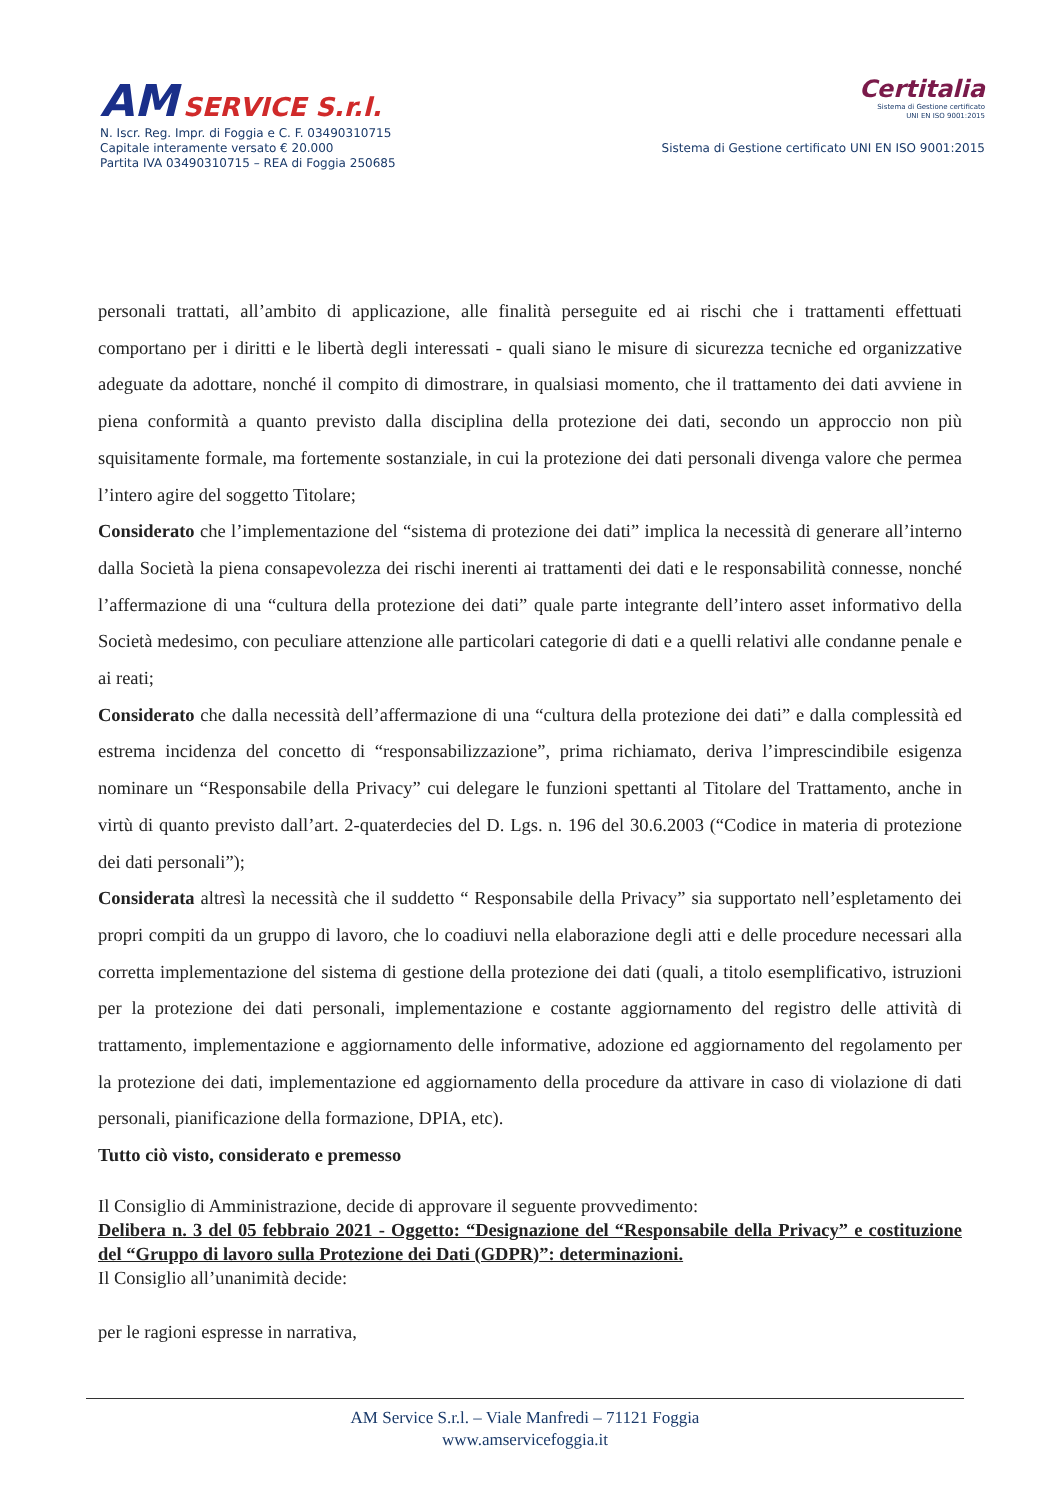AM SERVICE S.r.l.
N. Iscr. Reg. Impr. di Foggia e C. F. 03490310715
Capitale interamente versato € 20.000
Partita IVA 03490310715 – REA di Foggia 250685
Certitalia
Sistema di Gestione certificato
UNI EN ISO 9001:2015
Sistema di Gestione certificato UNI EN ISO 9001:2015
personali trattati, all’ambito di applicazione, alle finalità perseguite ed ai rischi che i trattamenti effettuati comportano per i diritti e le libertà degli interessati - quali siano le misure di sicurezza tecniche ed organizzative adeguate da adottare, nonché il compito di dimostrare, in qualsiasi momento, che il trattamento dei dati avviene in piena conformità a quanto previsto dalla disciplina della protezione dei dati, secondo un approccio non più squisitamente formale, ma fortemente sostanziale, in cui la protezione dei dati personali divenga valore che permea l’intero agire del soggetto Titolare;
Considerato che l’implementazione del “sistema di protezione dei dati” implica la necessità di generare all’interno dalla Società la piena consapevolezza dei rischi inerenti ai trattamenti dei dati e le responsabilità connesse, nonché l’affermazione di una “cultura della protezione dei dati” quale parte integrante dell’intero asset informativo della Società medesimo, con peculiare attenzione alle particolari categorie di dati e a quelli relativi alle condanne penale e ai reati;
Considerato che dalla necessità dell’affermazione di una “cultura della protezione dei dati” e dalla complessità ed estrema incidenza del concetto di “responsabilizzazione”, prima richiamato, deriva l’imprescindibile esigenza nominare un “Responsabile della Privacy” cui delegare le funzioni spettanti al Titolare del Trattamento, anche in virtù di quanto previsto dall’art. 2-quaterdecies del D. Lgs. n. 196 del 30.6.2003 (“Codice in materia di protezione dei dati personali”);
Considerata altresì la necessità che il suddetto “ Responsabile della Privacy” sia supportato nell’espletamento dei propri compiti da un gruppo di lavoro, che lo coadiuvi nella elaborazione degli atti e delle procedure necessari alla corretta implementazione del sistema di gestione della protezione dei dati (quali, a titolo esemplificativo, istruzioni per la protezione dei dati personali, implementazione e costante aggiornamento del registro delle attività di trattamento, implementazione e aggiornamento delle informative, adozione ed aggiornamento del regolamento per la protezione dei dati, implementazione ed aggiornamento della procedure da attivare in caso di violazione di dati personali, pianificazione della formazione, DPIA, etc).
Tutto ciò visto, considerato e premesso
Il Consiglio di Amministrazione, decide di approvare il seguente provvedimento:
Delibera n. 3 del 05 febbraio 2021 - Oggetto: “Designazione del “Responsabile della Privacy” e costituzione del “Gruppo di lavoro sulla Protezione dei Dati (GDPR)”: determinazioni.
Il Consiglio all’unanimità decide:
per le ragioni espresse in narrativa,
AM Service S.r.l. – Viale Manfredi – 71121 Foggia
www.amservicefoggia.it